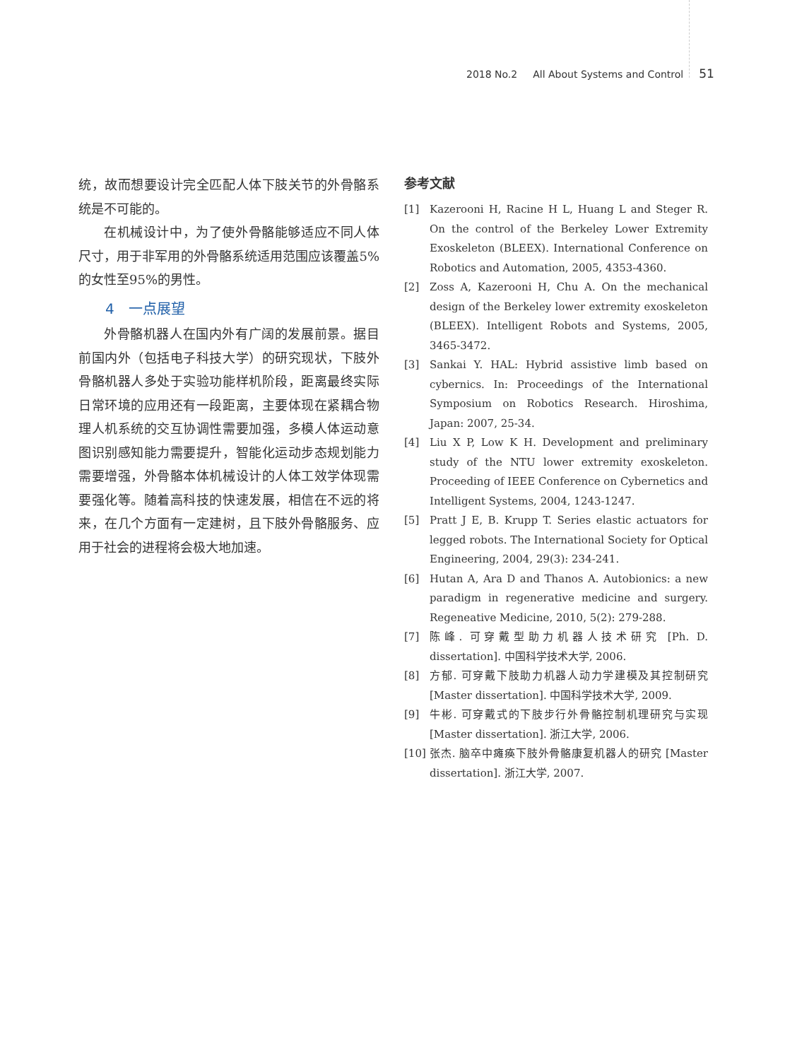2018 No.2 All About Systems and Control 51
统，故而想要设计完全匹配人体下肢关节的外骨骼系统是不可能的。
在机械设计中，为了使外骨骼能够适应不同人体尺寸，用于非军用的外骨骼系统适用范围应该覆盖5%的女性至95%的男性。
4　一点展望
外骨骼机器人在国内外有广阔的发展前景。据目前国内外（包括电子科技大学）的研究现状，下肢外骨骼机器人多处于实验功能样机阶段，距离最终实际日常环境的应用还有一段距离，主要体现在紧耦合物理人机系统的交互协调性需要加强，多模人体运动意图识别感知能力需要提升，智能化运动步态规划能力需要增强，外骨骼本体机械设计的人体工效学体现需要强化等。随着高科技的快速发展，相信在不远的将来，在几个方面有一定建树，且下肢外骨骼服务、应用于社会的进程将会极大地加速。
参考文献
[1] Kazerooni H, Racine H L, Huang L and Steger R. On the control of the Berkeley Lower Extremity Exoskeleton (BLEEX). International Conference on Robotics and Automation, 2005, 4353-4360.
[2] Zoss A, Kazerooni H, Chu A. On the mechanical design of the Berkeley lower extremity exoskeleton (BLEEX). Intelligent Robots and Systems, 2005, 3465-3472.
[3] Sankai Y. HAL: Hybrid assistive limb based on cybernics. In: Proceedings of the International Symposium on Robotics Research. Hiroshima, Japan: 2007, 25-34.
[4] Liu X P, Low K H. Development and preliminary study of the NTU lower extremity exoskeleton. Proceeding of IEEE Conference on Cybernetics and Intelligent Systems, 2004, 1243-1247.
[5] Pratt J E, B. Krupp T. Series elastic actuators for legged robots. The International Society for Optical Engineering, 2004, 29(3): 234-241.
[6] Hutan A, Ara D and Thanos A. Autobionics: a new paradigm in regenerative medicine and surgery. Regeneative Medicine, 2010, 5(2): 279-288.
[7] 陈峰. 可穿戴型助力机器人技术研究 [Ph. D. dissertation]. 中国科学技术大学, 2006.
[8] 方郁. 可穿戴下肢助力机器人动力学建模及其控制研究 [Master dissertation]. 中国科学技术大学, 2009.
[9] 牛彬. 可穿戴式的下肢步行外骨骼控制机理研究与实现 [Master dissertation]. 浙江大学, 2006.
[10] 张杰. 脑卒中瘫痪下肢外骨骼康复机器人的研究 [Master dissertation]. 浙江大学, 2007.